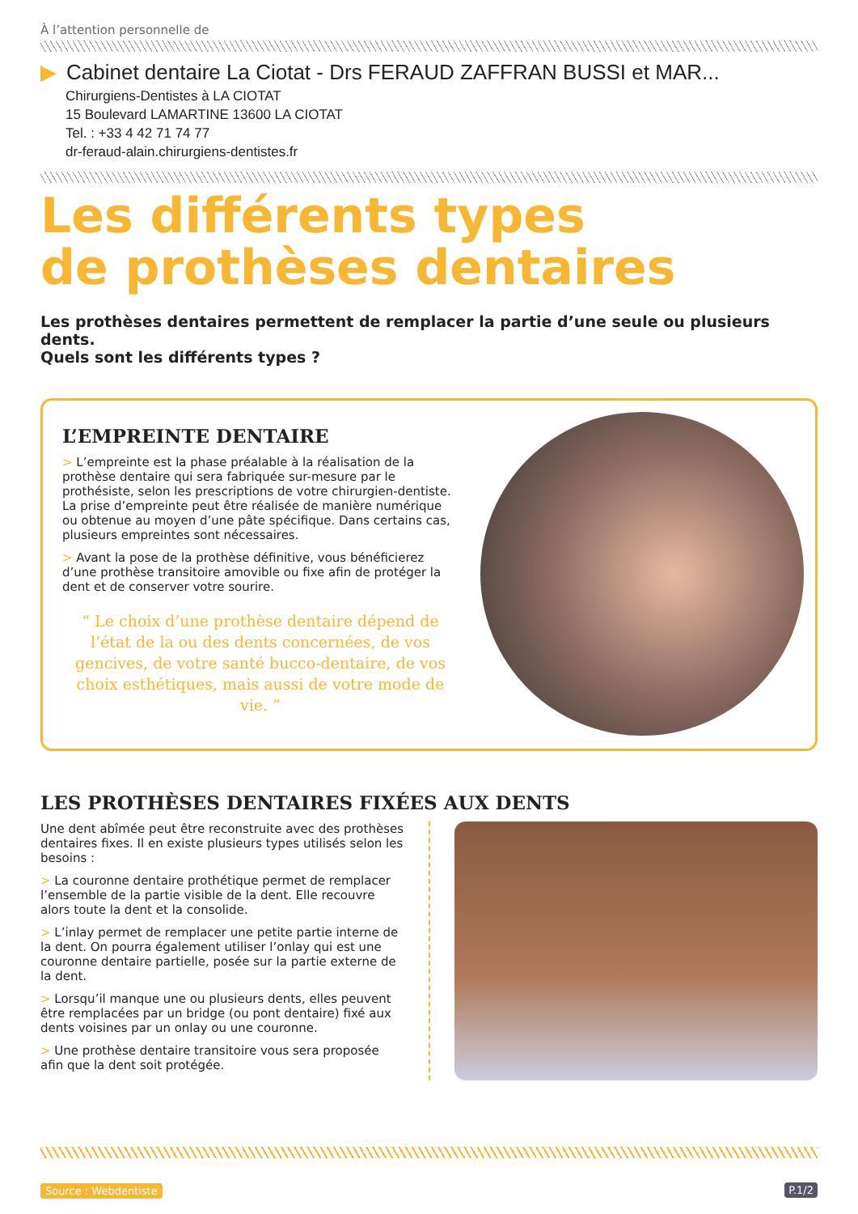À l’attention personnelle de
▶ Cabinet dentaire La Ciotat - Drs FERAUD ZAFFRAN BUSSI et MAR...
Chirurgiens-Dentistes à LA CIOTAT
15 Boulevard LAMARTINE 13600 LA CIOTAT
Tel. : +33 4 42 71 74 77
dr-feraud-alain.chirurgiens-dentistes.fr
Les différents types
de prothèses dentaires
Les prothèses dentaires permettent de remplacer la partie d’une seule ou plusieurs dents.
Quels sont les différents types ?
L’EMPREINTE DENTAIRE
> L’empreinte est la phase préalable à la réalisation de la prothèse dentaire qui sera fabriquée sur-mesure par le prothésiste, selon les prescriptions de votre chirurgien-dentiste. La prise d’empreinte peut être réalisée de manière numérique ou obtenue au moyen d’une pâte spécifique. Dans certains cas, plusieurs empreintes sont nécessaires.
> Avant la pose de la prothèse définitive, vous bénéficierez d’une prothèse transitoire amovible ou fixe afin de protéger la dent et de conserver votre sourire.
“ Le choix d’une prothèse dentaire dépend de l’état de la ou des dents concernées, de vos gencives, de votre santé bucco-dentaire, de vos choix esthétiques, mais aussi de votre mode de vie. ”
LES PROTHÈSES DENTAIRES FIXÉES AUX DENTS
Une dent abîmée peut être reconstruite avec des prothèses dentaires fixes. Il en existe plusieurs types utilisés selon les besoins :
> La couronne dentaire prothétique permet de remplacer l’ensemble de la partie visible de la dent. Elle recouvre alors toute la dent et la consolide.
> L’inlay permet de remplacer une petite partie interne de la dent. On pourra également utiliser l’onlay qui est une couronne dentaire partielle, posée sur la partie externe de la dent.
> Lorsqu’il manque une ou plusieurs dents, elles peuvent être remplacées par un bridge (ou pont dentaire) fixé aux dents voisines par un onlay ou une couronne.
> Une prothèse dentaire transitoire vous sera proposée afin que la dent soit protégée.
Source : Webdentiste P.1/2